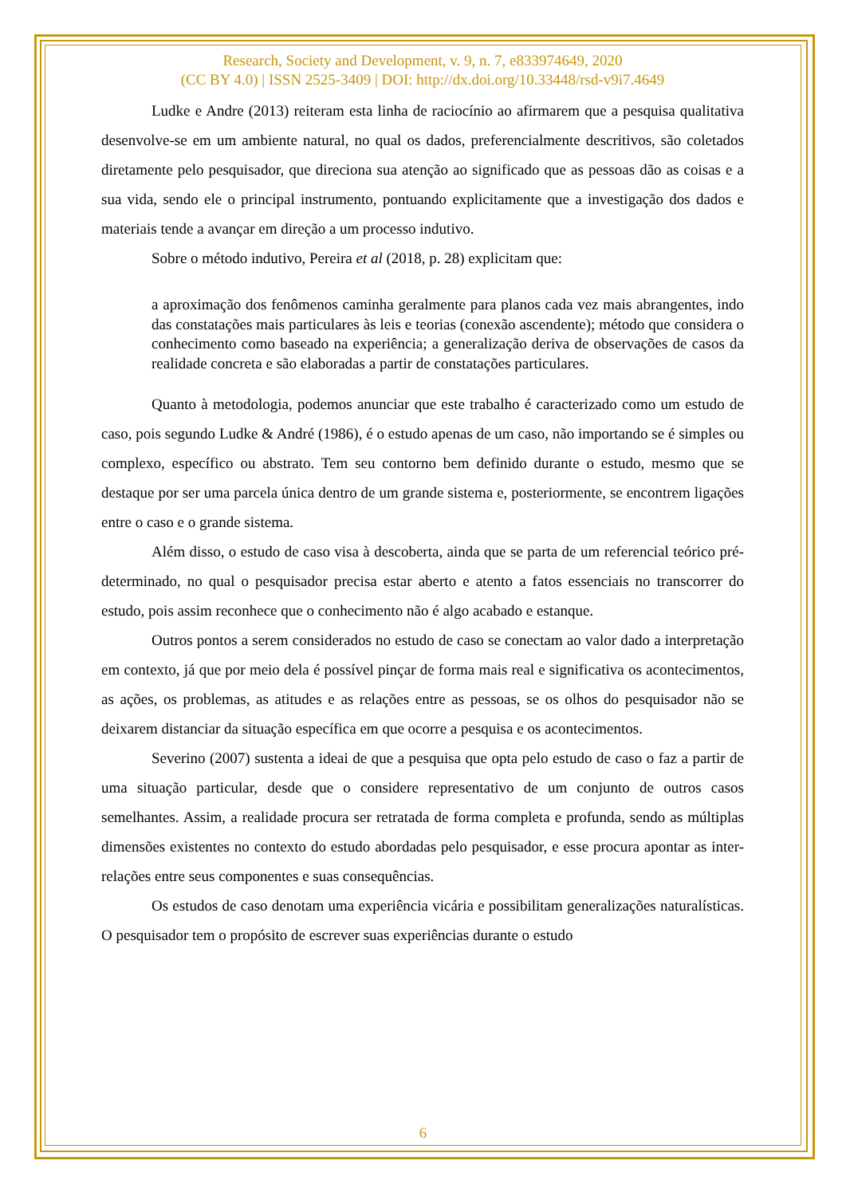Research, Society and Development, v. 9, n. 7, e833974649, 2020
(CC BY 4.0) | ISSN 2525-3409 | DOI: http://dx.doi.org/10.33448/rsd-v9i7.4649
Ludke e Andre (2013) reiteram esta linha de raciocínio ao afirmarem que a pesquisa qualitativa desenvolve-se em um ambiente natural, no qual os dados, preferencialmente descritivos, são coletados diretamente pelo pesquisador, que direciona sua atenção ao significado que as pessoas dão as coisas e a sua vida, sendo ele o principal instrumento, pontuando explicitamente que a investigação dos dados e materiais tende a avançar em direção a um processo indutivo.
Sobre o método indutivo, Pereira et al (2018, p. 28) explicitam que:
a aproximação dos fenômenos caminha geralmente para planos cada vez mais abrangentes, indo das constatações mais particulares às leis e teorias (conexão ascendente); método que considera o conhecimento como baseado na experiência; a generalização deriva de observações de casos da realidade concreta e são elaboradas a partir de constatações particulares.
Quanto à metodologia, podemos anunciar que este trabalho é caracterizado como um estudo de caso, pois segundo Ludke & André (1986), é o estudo apenas de um caso, não importando se é simples ou complexo, específico ou abstrato. Tem seu contorno bem definido durante o estudo, mesmo que se destaque por ser uma parcela única dentro de um grande sistema e, posteriormente, se encontrem ligações entre o caso e o grande sistema.
Além disso, o estudo de caso visa à descoberta, ainda que se parta de um referencial teórico pré-determinado, no qual o pesquisador precisa estar aberto e atento a fatos essenciais no transcorrer do estudo, pois assim reconhece que o conhecimento não é algo acabado e estanque.
Outros pontos a serem considerados no estudo de caso se conectam ao valor dado a interpretação em contexto, já que por meio dela é possível pinçar de forma mais real e significativa os acontecimentos, as ações, os problemas, as atitudes e as relações entre as pessoas, se os olhos do pesquisador não se deixarem distanciar da situação específica em que ocorre a pesquisa e os acontecimentos.
Severino (2007) sustenta a ideai de que a pesquisa que opta pelo estudo de caso o faz a partir de uma situação particular, desde que o considere representativo de um conjunto de outros casos semelhantes. Assim, a realidade procura ser retratada de forma completa e profunda, sendo as múltiplas dimensões existentes no contexto do estudo abordadas pelo pesquisador, e esse procura apontar as inter-relações entre seus componentes e suas consequências.
Os estudos de caso denotam uma experiência vicária e possibilitam generalizações naturalísticas. O pesquisador tem o propósito de escrever suas experiências durante o estudo
6